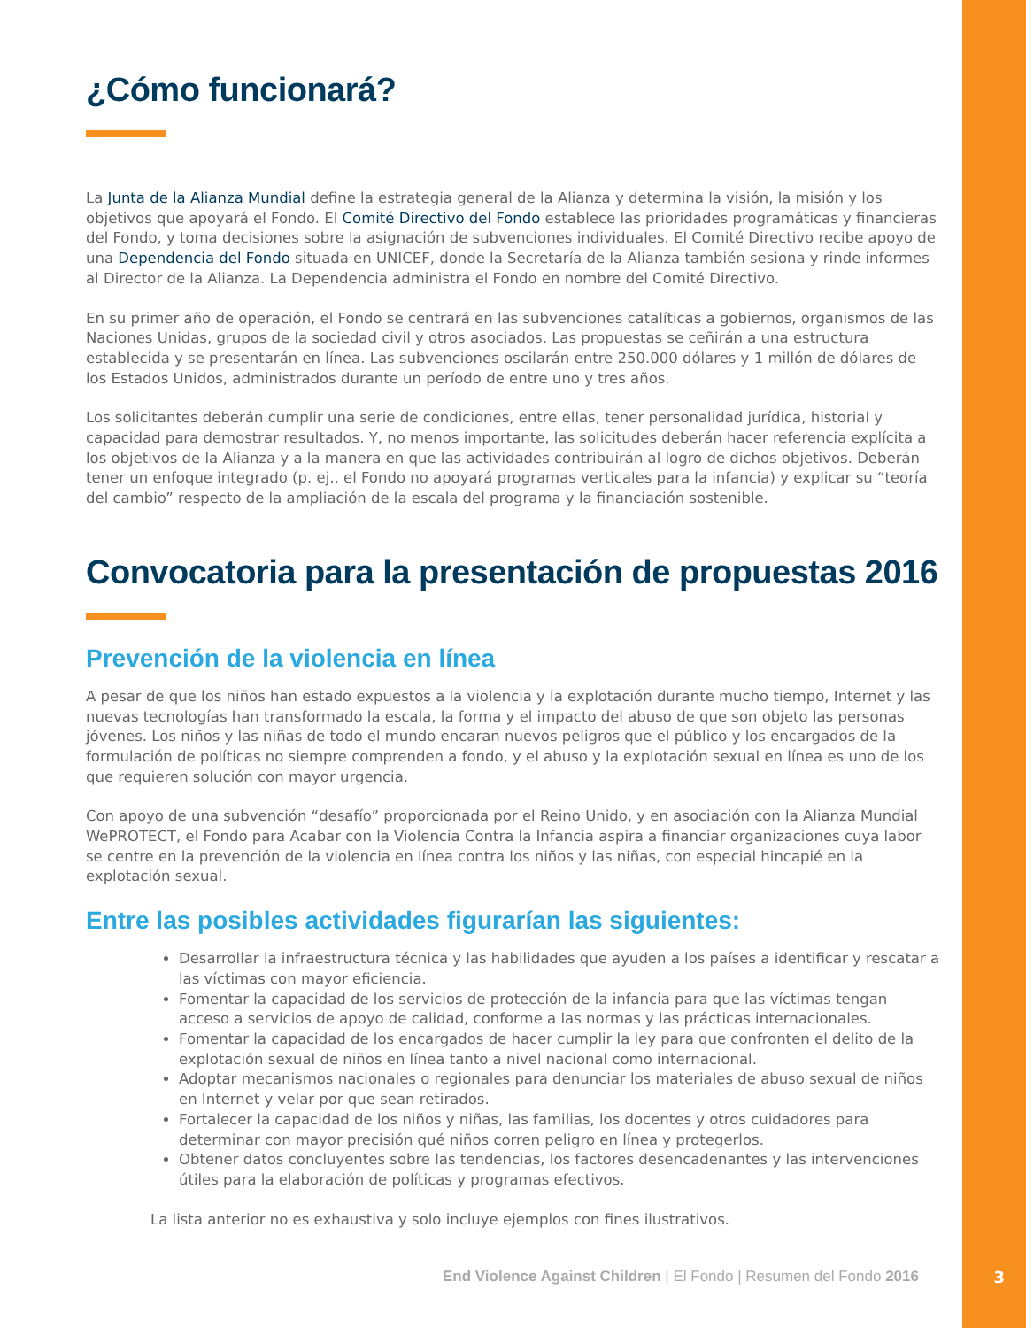¿Cómo funcionará?
La Junta de la Alianza Mundial define la estrategia general de la Alianza y determina la visión, la misión y los objetivos que apoyará el Fondo. El Comité Directivo del Fondo establece las prioridades programáticas y financieras del Fondo, y toma decisiones sobre la asignación de subvenciones individuales. El Comité Directivo recibe apoyo de una Dependencia del Fondo situada en UNICEF, donde la Secretaría de la Alianza también sesiona y rinde informes al Director de la Alianza. La Dependencia administra el Fondo en nombre del Comité Directivo.
En su primer año de operación, el Fondo se centrará en las subvenciones catalíticas a gobiernos, organismos de las Naciones Unidas, grupos de la sociedad civil y otros asociados. Las propuestas se ceñirán a una estructura establecida y se presentarán en línea. Las subvenciones oscilarán entre 250.000 dólares y 1 millón de dólares de los Estados Unidos, administrados durante un período de entre uno y tres años.
Los solicitantes deberán cumplir una serie de condiciones, entre ellas, tener personalidad jurídica, historial y capacidad para demostrar resultados. Y, no menos importante, las solicitudes deberán hacer referencia explícita a los objetivos de la Alianza y a la manera en que las actividades contribuirán al logro de dichos objetivos. Deberán tener un enfoque integrado (p. ej., el Fondo no apoyará programas verticales para la infancia) y explicar su “teoría del cambio” respecto de la ampliación de la escala del programa y la financiación sostenible.
Convocatoria para la presentación de propuestas 2016
Prevención de la violencia en línea
A pesar de que los niños han estado expuestos a la violencia y la explotación durante mucho tiempo, Internet y las nuevas tecnologías han transformado la escala, la forma y el impacto del abuso de que son objeto las personas jóvenes. Los niños y las niñas de todo el mundo encaran nuevos peligros que el público y los encargados de la formulación de políticas no siempre comprenden a fondo, y el abuso y la explotación sexual en línea es uno de los que requieren solución con mayor urgencia.
Con apoyo de una subvención “desafío” proporcionada por el Reino Unido, y en asociación con la Alianza Mundial WePROTECT, el Fondo para Acabar con la Violencia Contra la Infancia aspira a financiar organizaciones cuya labor se centre en la prevención de la violencia en línea contra los niños y las niñas, con especial hincapié en la explotación sexual.
Entre las posibles actividades figurarían las siguientes:
Desarrollar la infraestructura técnica y las habilidades que ayuden a los países a identificar y rescatar a las víctimas con mayor eficiencia.
Fomentar la capacidad de los servicios de protección de la infancia para que las víctimas tengan acceso a servicios de apoyo de calidad, conforme a las normas y las prácticas internacionales.
Fomentar la capacidad de los encargados de hacer cumplir la ley para que confronten el delito de la explotación sexual de niños en línea tanto a nivel nacional como internacional.
Adoptar mecanismos nacionales o regionales para denunciar los materiales de abuso sexual de niños en Internet y velar por que sean retirados.
Fortalecer la capacidad de los niños y niñas, las familias, los docentes y otros cuidadores para determinar con mayor precisión qué niños corren peligro en línea y protegerlos.
Obtener datos concluyentes sobre las tendencias, los factores desencadenantes y las intervenciones útiles para la elaboración de políticas y programas efectivos.
La lista anterior no es exhaustiva y solo incluye ejemplos con fines ilustrativos.
End Violence Against Children | El Fondo | Resumen del Fondo 2016
3